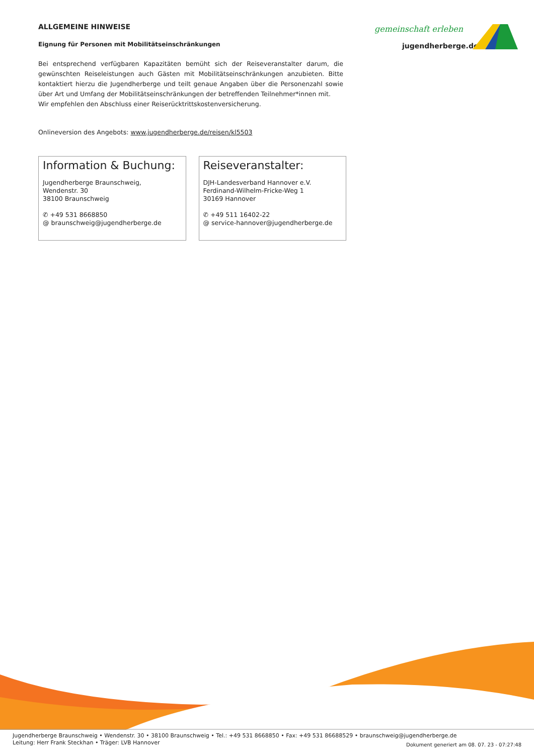gemeinschaft erleben
jugendherberge.de
ALLGEMEINE HINWEISE
Eignung für Personen mit Mobilitätseinschränkungen
Bei entsprechend verfügbaren Kapazitäten bemüht sich der Reiseveranstalter darum, die gewünschten Reiseleistungen auch Gästen mit Mobilitätseinschränkungen anzubieten. Bitte kontaktiert hierzu die Jugendherberge und teilt genaue Angaben über die Personenzahl sowie über Art und Umfang der Mobilitätseinschränkungen der betreffenden Teilnehmer*innen mit.
Wir empfehlen den Abschluss einer Reiserücktrittskostenversicherung.
Onlineversion des Angebots: www.jugendherberge.de/reisen/kl5503
Information & Buchung:
Jugendherberge Braunschweig,
Wendenstr. 30
38100 Braunschweig
✆ +49 531 8668850
@ braunschweig@jugendherberge.de
Reiseveranstalter:
DJH-Landesverband Hannover e.V.
Ferdinand-Wilhelm-Fricke-Weg 1
30169 Hannover
✆ +49 511 16402-22
@ service-hannover@jugendherberge.de
Jugendherberge Braunschweig • Wendenstr. 30 • 38100 Braunschweig • Tel.: +49 531 8668850 • Fax: +49 531 86688529 • braunschweig@jugendherberge.de
Leitung: Herr Frank Steckhan • Träger: LVB Hannover
Dokument generiert am 08. 07. 23 - 07:27:48